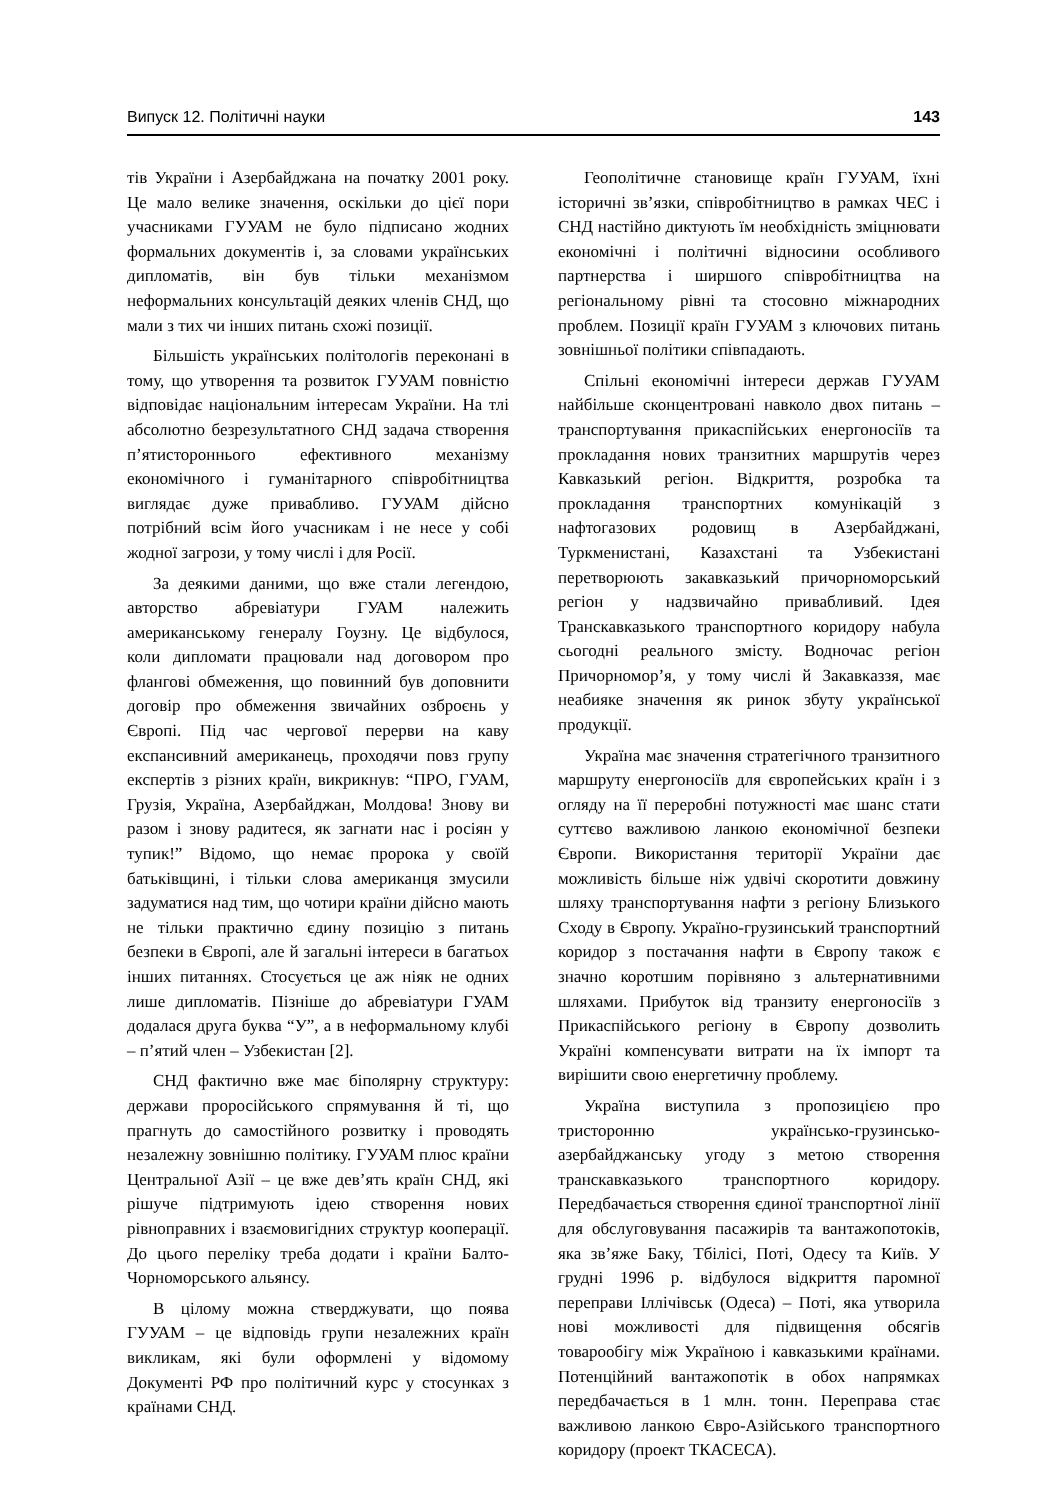Випуск 12. Політичні науки 143
тів України і Азербайджана на початку 2001 року. Це мало велике значення, оскільки до цієї пори учасниками ГУУАМ не було підписано жодних формальних документів і, за словами українських дипломатів, він був тільки механізмом неформальних консультацій деяких членів СНД, що мали з тих чи інших питань схожі позиції.
Більшість українських політологів переконані в тому, що утворення та розвиток ГУУАМ повністю відповідає національним інтересам України. На тлі абсолютно безрезультатного СНД задача створення п’ятистороннього ефективного механізму економічного і гуманітарного співробітництва виглядає дуже привабливо. ГУУАМ дійсно потрібний всім його учасникам і не несе у собі жодної загрози, у тому числі і для Росії.
За деякими даними, що вже стали легендою, авторство абревіатури ГУАМ належить американському генералу Гоузну. Це відбулося, коли дипломати працювали над договором про флангові обмеження, що повинний був доповнити договір про обмеження звичайних озброєнь у Європі. Під час чергової перерви на каву експансивний американець, проходячи повз групу експертів з різних країн, викрикнув: “ПРО, ГУАМ, Грузія, Україна, Азербайджан, Молдова! Знову ви разом і знову радитеся, як загнати нас і росіян у тупик!” Відомо, що немає пророка у своїй батьківщині, і тільки слова американця змусили задуматися над тим, що чотири країни дійсно мають не тільки практично єдину позицію з питань безпеки в Європі, але й загальні інтереси в багатьох інших питаннях. Стосується це аж ніяк не одних лише дипломатів. Пізніше до абревіатури ГУАМ додалася друга буква “У”, а в неформальному клубі – п’ятий член – Узбекистан [2].
СНД фактично вже має біполярну структуру: держави проросійського спрямування й ті, що прагнуть до самостійного розвитку і проводять незалежну зовнішню політику. ГУУАМ плюс країни Центральної Азії – це вже дев’ять країн СНД, які рішуче підтримують ідею створення нових рівноправних і взаємовигідних структур кооперації. До цього переліку треба додати і країни Балто-Чорноморського альянсу.
В цілому можна стверджувати, що поява ГУУАМ – це відповідь групи незалежних країн викликам, які були оформлені у відомому Документі РФ про політичний курс у стосунках з країнами СНД.
Геополітичне становище країн ГУУАМ, їхні історичні зв’язки, співробітництво в рамках ЧЕС і СНД настійно диктують їм необхідність зміцнювати економічні і політичні відносини особливого партнерства і ширшого співробітництва на регіональному рівні та стосовно міжнародних проблем. Позиції країн ГУУАМ з ключових питань зовнішньої політики співпадають.
Спільні економічні інтереси держав ГУУАМ найбільше сконцентровані навколо двох питань – транспортування прикаспійських енергоносіїв та прокладання нових транзитних маршрутів через Кавказький регіон. Відкриття, розробка та прокладання транспортних комунікацій з нафтогазових родовищ в Азербайджані, Туркменистані, Казахстані та Узбекистані перетворюють закавказький причорноморський регіон у надзвичайно привабливий. Ідея Транскавказького транспортного коридору набула сьогодні реального змісту. Водночас регіон Причорномор’я, у тому числі й Закавказзя, має неабияке значення як ринок збуту української продукції.
Україна має значення стратегічного транзитного маршруту енергоносіїв для європейських країн і з огляду на її переробні потужності має шанс стати суттєво важливою ланкою економічної безпеки Європи. Використання території України дає можливість більше ніж удвічі скоротити довжину шляху транспортування нафти з регіону Близького Сходу в Європу. Україно-грузинський транспортний коридор з постачання нафти в Європу також є значно коротшим порівняно з альтернативними шляхами. Прибуток від транзиту енергоносіїв з Прикаспійського регіону в Європу дозволить Україні компенсувати витрати на їх імпорт та вирішити свою енергетичну проблему.
Україна виступила з пропозицією про тристоронню українсько-грузинсько-азербайджанську угоду з метою створення транскавказького транспортного коридору. Передбачається створення єдиної транспортної лінії для обслуговування пасажирів та вантажопотоків, яка зв’яже Баку, Тбілісі, Поті, Одесу та Київ. У грудні 1996 р. відбулося відкриття паромної переправи Іллічівськ (Одеса) – Поті, яка утворила нові можливості для підвищення обсягів товарообігу між Україною і кавказькими країнами. Потенційний вантажопотік в обох напрямках передбачається в 1 млн. тонн. Переправа стає важливою ланкою Євро-Азійського транспортного коридору (проект ТКАСЕСА).